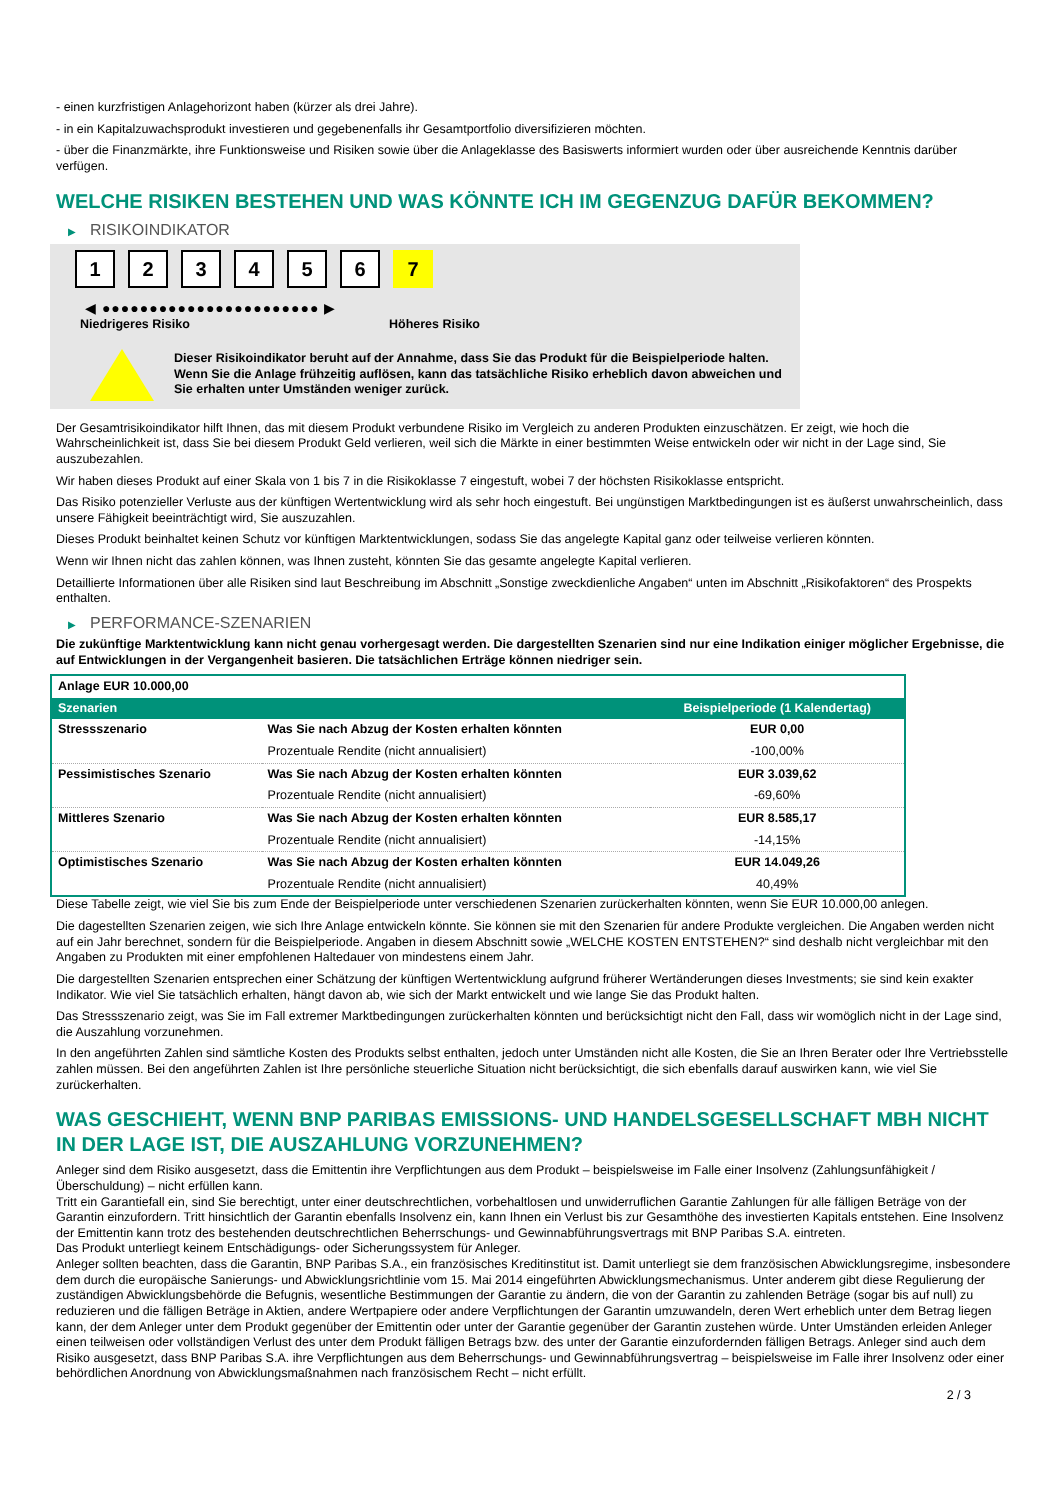- einen kurzfristigen Anlagehorizont haben (kürzer als drei Jahre).
- in ein Kapitalzuwachsprodukt investieren und gegebenenfalls ihr Gesamtportfolio diversifizieren möchten.
- über die Finanzmärkte, ihre Funktionsweise und Risiken sowie über die Anlageklasse des Basiswerts informiert wurden oder über ausreichende Kenntnis darüber verfügen.
WELCHE RISIKEN BESTEHEN UND WAS KÖNNTE ICH IM GEGENZUG DAFÜR BEKOMMEN?
▶ RISIKOINDIKATOR
1 2 3 4 5 6 7
◀ ●●●●●●●●●●●●●●●●●●●●●●● ▶
Niedrigeres Risiko Höheres Risiko
Dieser Risikoindikator beruht auf der Annahme, dass Sie das Produkt für die Beispielperiode halten.
Wenn Sie die Anlage frühzeitig auflösen, kann das tatsächliche Risiko erheblich davon abweichen und Sie erhalten unter Umständen weniger zurück.
Der Gesamtrisikoindikator hilft Ihnen, das mit diesem Produkt verbundene Risiko im Vergleich zu anderen Produkten einzuschätzen. Er zeigt, wie hoch die Wahrscheinlichkeit ist, dass Sie bei diesem Produkt Geld verlieren, weil sich die Märkte in einer bestimmten Weise entwickeln oder wir nicht in der Lage sind, Sie auszubezahlen.
Wir haben dieses Produkt auf einer Skala von 1 bis 7 in die Risikoklasse 7 eingestuft, wobei 7 der höchsten Risikoklasse entspricht.
Das Risiko potenzieller Verluste aus der künftigen Wertentwicklung wird als sehr hoch eingestuft. Bei ungünstigen Marktbedingungen ist es äußerst unwahrscheinlich, dass unsere Fähigkeit beeinträchtigt wird, Sie auszuzahlen.
Dieses Produkt beinhaltet keinen Schutz vor künftigen Marktentwicklungen, sodass Sie das angelegte Kapital ganz oder teilweise verlieren könnten.
Wenn wir Ihnen nicht das zahlen können, was Ihnen zusteht, könnten Sie das gesamte angelegte Kapital verlieren.
Detaillierte Informationen über alle Risiken sind laut Beschreibung im Abschnitt „Sonstige zweckdienliche Angaben“ unten im Abschnitt „Risikofaktoren“ des Prospekts enthalten.
▶ PERFORMANCE-SZENARIEN
Die zukünftige Marktentwicklung kann nicht genau vorhergesagt werden. Die dargestellten Szenarien sind nur eine Indikation einiger möglicher Ergebnisse, die auf Entwicklungen in der Vergangenheit basieren. Die tatsächlichen Erträge können niedriger sein.
| Anlage EUR 10.000,00 | | |
| Szenarien | | Beispielperiode (1 Kalendertag) |
| Stressszenario | Was Sie nach Abzug der Kosten erhalten könnten | EUR 0,00 |
| | Prozentuale Rendite (nicht annualisiert) | -100,00% |
| Pessimistisches Szenario | Was Sie nach Abzug der Kosten erhalten könnten | EUR 3.039,62 |
| | Prozentuale Rendite (nicht annualisiert) | -69,60% |
| Mittleres Szenario | Was Sie nach Abzug der Kosten erhalten könnten | EUR 8.585,17 |
| | Prozentuale Rendite (nicht annualisiert) | -14,15% |
| Optimistisches Szenario | Was Sie nach Abzug der Kosten erhalten könnten | EUR 14.049,26 |
| | Prozentuale Rendite (nicht annualisiert) | 40,49% |
Diese Tabelle zeigt, wie viel Sie bis zum Ende der Beispielperiode unter verschiedenen Szenarien zurückerhalten könnten, wenn Sie EUR 10.000,00 anlegen.
Die dagestellten Szenarien zeigen, wie sich Ihre Anlage entwickeln könnte. Sie können sie mit den Szenarien für andere Produkte vergleichen. Die Angaben werden nicht auf ein Jahr berechnet, sondern für die Beispielperiode. Angaben in diesem Abschnitt sowie „WELCHE KOSTEN ENTSTEHEN?“ sind deshalb nicht vergleichbar mit den Angaben zu Produkten mit einer empfohlenen Haltedauer von mindestens einem Jahr.
Die dargestellten Szenarien entsprechen einer Schätzung der künftigen Wertentwicklung aufgrund früherer Wertänderungen dieses Investments; sie sind kein exakter Indikator. Wie viel Sie tatsächlich erhalten, hängt davon ab, wie sich der Markt entwickelt und wie lange Sie das Produkt halten.
Das Stressszenario zeigt, was Sie im Fall extremer Marktbedingungen zurückerhalten könnten und berücksichtigt nicht den Fall, dass wir womöglich nicht in der Lage sind, die Auszahlung vorzunehmen.
In den angeführten Zahlen sind sämtliche Kosten des Produkts selbst enthalten, jedoch unter Umständen nicht alle Kosten, die Sie an Ihren Berater oder Ihre Vertriebsstelle zahlen müssen. Bei den angeführten Zahlen ist Ihre persönliche steuerliche Situation nicht berücksichtigt, die sich ebenfalls darauf auswirken kann, wie viel Sie zurückerhalten.
WAS GESCHIEHT, WENN BNP PARIBAS EMISSIONS- UND HANDELSGESELLSCHAFT MBH NICHT IN DER LAGE IST, DIE AUSZAHLUNG VORZUNEHMEN?
Anleger sind dem Risiko ausgesetzt, dass die Emittentin ihre Verpflichtungen aus dem Produkt – beispielsweise im Falle einer Insolvenz (Zahlungsunfähigkeit / Überschuldung) – nicht erfüllen kann.
Tritt ein Garantiefall ein, sind Sie berechtigt, unter einer deutschrechtlichen, vorbehaltlosen und unwiderruflichen Garantie Zahlungen für alle fälligen Beträge von der Garantin einzufordern. Tritt hinsichtlich der Garantin ebenfalls Insolvenz ein, kann Ihnen ein Verlust bis zur Gesamthöhe des investierten Kapitals entstehen. Eine Insolvenz der Emittentin kann trotz des bestehenden deutschrechtlichen Beherrschungs- und Gewinnabführungsvertrags mit BNP Paribas S.A. eintreten.
Das Produkt unterliegt keinem Entschädigungs- oder Sicherungssystem für Anleger.
Anleger sollten beachten, dass die Garantin, BNP Paribas S.A., ein französisches Kreditinstitut ist. Damit unterliegt sie dem französischen Abwicklungsregime, insbesondere dem durch die europäische Sanierungs- und Abwicklungsrichtlinie vom 15. Mai 2014 eingeführten Abwicklungsmechanismus. Unter anderem gibt diese Regulierung der zuständigen Abwicklungsbehörde die Befugnis, wesentliche Bestimmungen der Garantie zu ändern, die von der Garantin zu zahlenden Beträge (sogar bis auf null) zu reduzieren und die fälligen Beträge in Aktien, andere Wertpapiere oder andere Verpflichtungen der Garantin umzuwandeln, deren Wert erheblich unter dem Betrag liegen kann, der dem Anleger unter dem Produkt gegenüber der Emittentin oder unter der Garantie gegenüber der Garantin zustehen würde. Unter Umständen erleiden Anleger einen teilweisen oder vollständigen Verlust des unter dem Produkt fälligen Betrags bzw. des unter der Garantie einzufordernden fälligen Betrags. Anleger sind auch dem Risiko ausgesetzt, dass BNP Paribas S.A. ihre Verpflichtungen aus dem Beherrschungs- und Gewinnabführungsvertrag – beispielsweise im Falle ihrer Insolvenz oder einer behördlichen Anordnung von Abwicklungsmaßnahmen nach französischem Recht – nicht erfüllt.
2 / 3